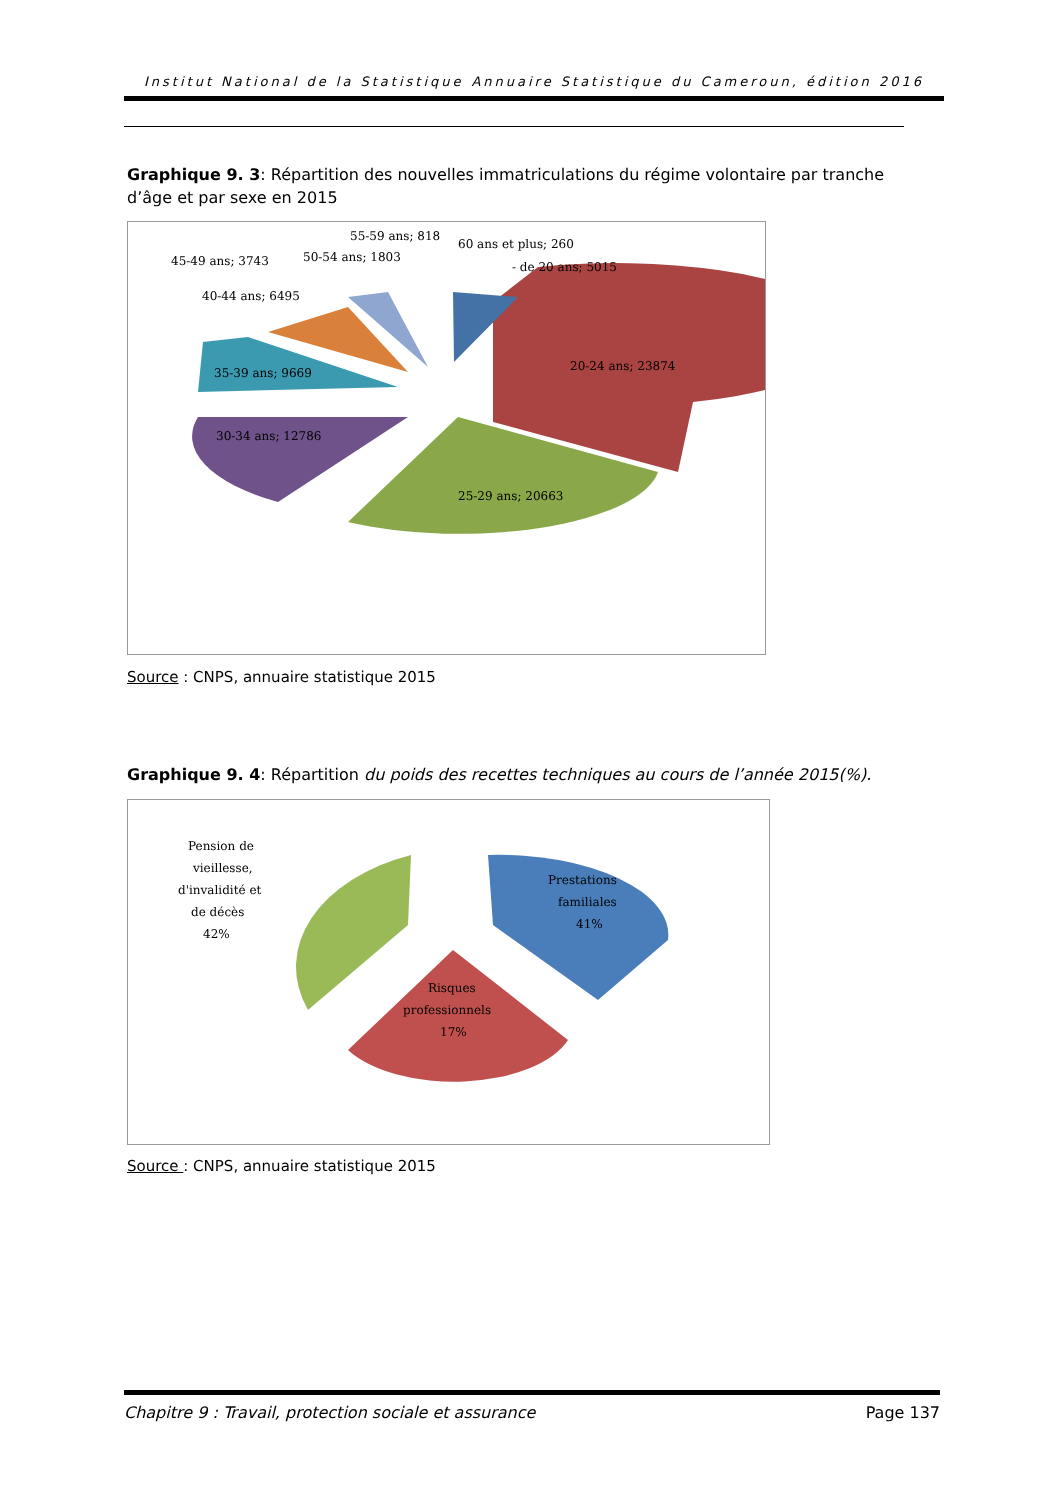Institut National de la Statistique Annuaire Statistique du Cameroun, édition 2016
Graphique 9. 3: Répartition des nouvelles immatriculations du régime volontaire par tranche d’âge et par sexe en 2015
55-59 ans; 818
60 ans et plus; 260
45-49 ans; 3743
50-54 ans; 1803
- de 20 ans; 5015
40-44 ans; 6495
20-24 ans; 23874
35-39 ans; 9669
30-34 ans; 12786
25-29 ans; 20663
Source : CNPS, annuaire statistique 2015
Graphique 9. 4: Répartition du poids des recettes techniques au cours de l’année 2015(%).
Pension de
vieillesse,
d'invalidité et
de décès
42%
Prestations
familiales
41%
Risques
professionnels
17%
Source : CNPS, annuaire statistique 2015
Chapitre 9 : Travail, protection sociale et assurance Page 137